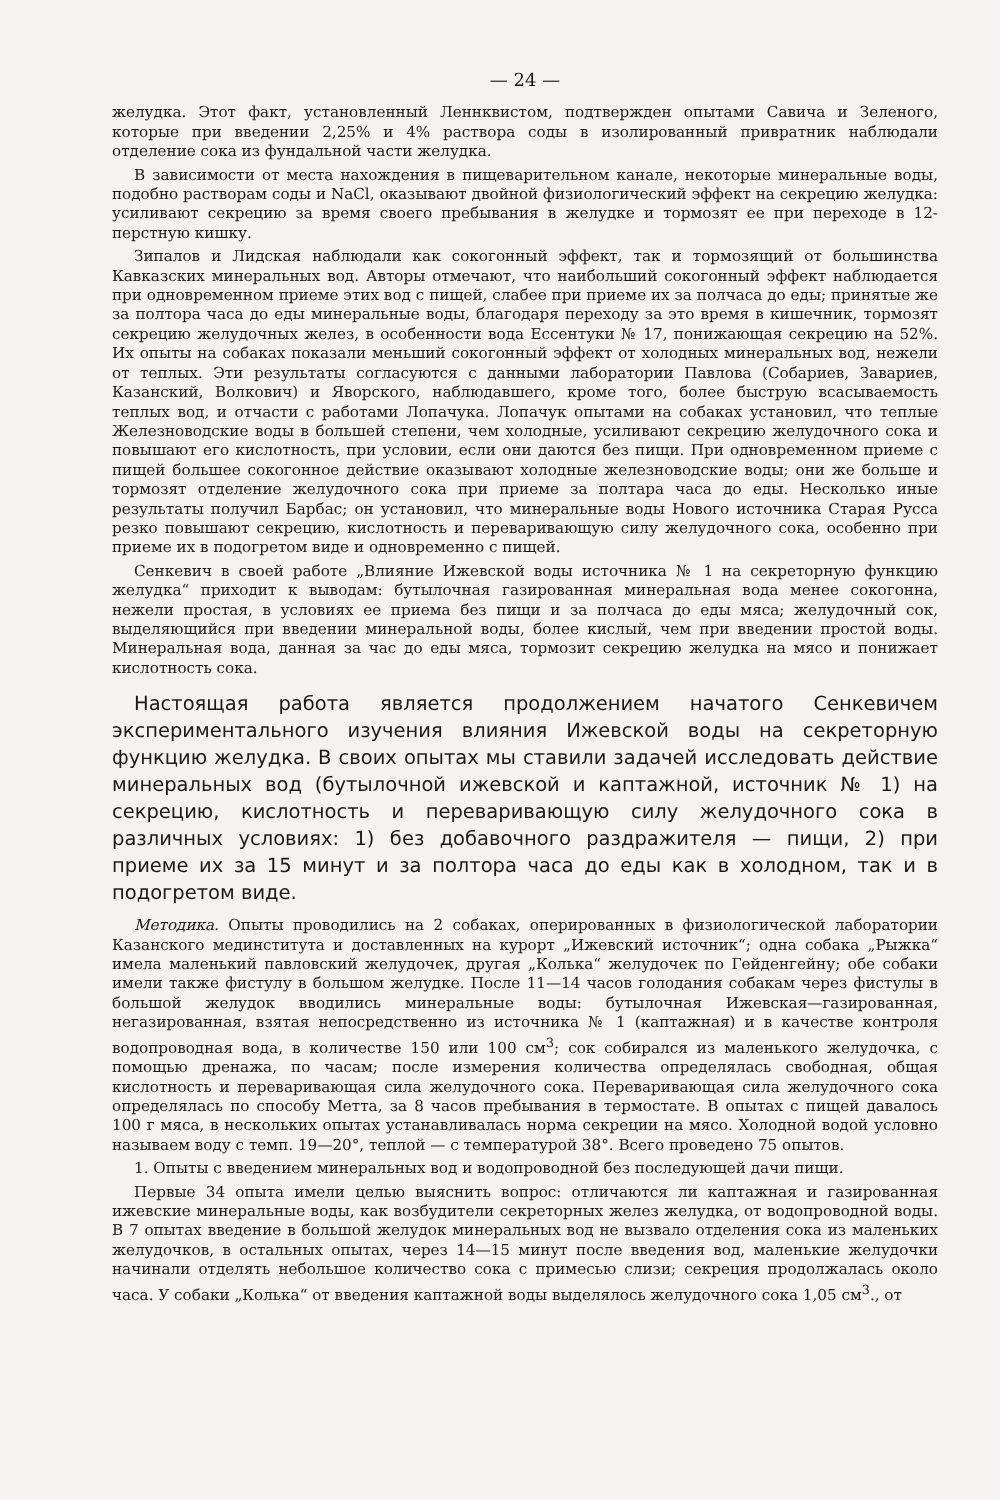— 24 —
желудка. Этот факт, установленный Леннквистом, подтвержден опытами Савича и Зеленого, которые при введении 2,25% и 4% раствора соды в изолированный привратник наблюдали отделение сока из фундальной части желудка.
В зависимости от места нахождения в пищеварительном канале, некоторые минеральные воды, подобно растворам соды и NaCl, оказывают двойной физиологический эффект на секрецию желудка: усиливают секрецию за время своего пребывания в желудке и тормозят ее при переходе в 12-перстную кишку.
Зипалов и Лидская наблюдали как сокогонный эффект, так и тормозящий от большинства Кавказских минеральных вод. Авторы отмечают, что наибольший сокогонный эффект наблюдается при одновременном приеме этих вод с пищей, слабее при приеме их за полчаса до еды; принятые же за полтора часа до еды минеральные воды, благодаря переходу за это время в кишечник, тормозят секрецию желудочных желез, в особенности вода Ессентуки № 17, понижающая секрецию на 52%. Их опыты на собаках показали меньший сокогонный эффект от холодных минеральных вод, нежели от теплых. Эти результаты согласуются с данными лаборатории Павлова (Собариев, Завариев, Казанский, Волкович) и Яворского, наблюдавшего, кроме того, более быструю всасываемость теплых вод, и отчасти с работами Лопачука. Лопачук опытами на собаках установил, что теплые Железноводские воды в большей степени, чем холодные, усиливают секрецию желудочного сока и повышают его кислотность, при условии, если они даются без пищи. При одновременном приеме с пищей большее сокогонное действие оказывают холодные железноводские воды; они же больше и тормозят отделение желудочного сока при приеме за полтара часа до еды. Несколько иные результаты получил Барбас; он установил, что минеральные воды Нового источника Старая Русса резко повышают секрецию, кислотность и переваривающую силу желудочного сока, особенно при приеме их в подогретом виде и одновременно с пищей.
Сенкевич в своей работе „Влияние Ижевской воды источника № 1 на секреторную функцию желудка“ приходит к выводам: бутылочная газированная минеральная вода менее сокогонна, нежели простая, в условиях ее приема без пищи и за полчаса до еды мяса; желудочный сок, выделяющийся при введении минеральной воды, более кислый, чем при введении простой воды. Минеральная вода, данная за час до еды мяса, тормозит секрецию желудка на мясо и понижает кислотность сока.
Настоящая работа является продолжением начатого Сенкевичем экспериментального изучения влияния Ижевской воды на секреторную функцию желудка. В своих опытах мы ставили задачей исследовать действие минеральных вод (бутылочной ижевской и каптажной, источник № 1) на секрецию, кислотность и переваривающую силу желудочного сока в различных условиях: 1) без добавочного раздражителя — пищи, 2) при приеме их за 15 минут и за полтора часа до еды как в холодном, так и в подогретом виде.
Методика. Опыты проводились на 2 собаках, оперированных в физиологической лаборатории Казанского мединститута и доставленных на курорт „Ижевский источник“; одна собака „Рыжка“ имела маленький павловский желудочек, другая „Колька“ желудочек по Гейденгейну; обе собаки имели также фистулу в большом желудке. После 11—14 часов голодания собакам через фистулы в большой желудок вводились минеральные воды: бутылочная Ижевская—газированная, негазированная, взятая непосредственно из источника № 1 (каптажная) и в качестве контроля водопроводная вода, в количестве 150 или 100 см<sup>3</sup>; сок собирался из маленького желудочка, с помощью дренажа, по часам; после измерения количества определялась свободная, общая кислотность и переваривающая сила желудочного сока. Переваривающая сила желудочного сока определялась по способу Метта, за 8 часов пребывания в термостате. В опытах с пищей давалось 100 г мяса, в нескольких опытах устанавливалась норма секреции на мясо. Холодной водой условно называем воду с темп. 19—20°, теплой — с температурой 38°. Всего проведено 75 опытов.
1. Опыты с введением минеральных вод и водопроводной без последующей дачи пищи.
Первые 34 опыта имели целью выяснить вопрос: отличаются ли каптажная и газированная ижевские минеральные воды, как возбудители секреторных желез желудка, от водопроводной воды. В 7 опытах введение в большой желудок минеральных вод не вызвало отделения сока из маленьких желудочков, в остальных опытах, через 14—15 минут после введения вод, маленькие желудочки начинали отделять небольшое количество сока с примесью слизи; секреция продолжалась около часа. У собаки „Колька“ от введения каптажной воды выделялось желудочного сока 1,05 см<sup>3</sup>., от